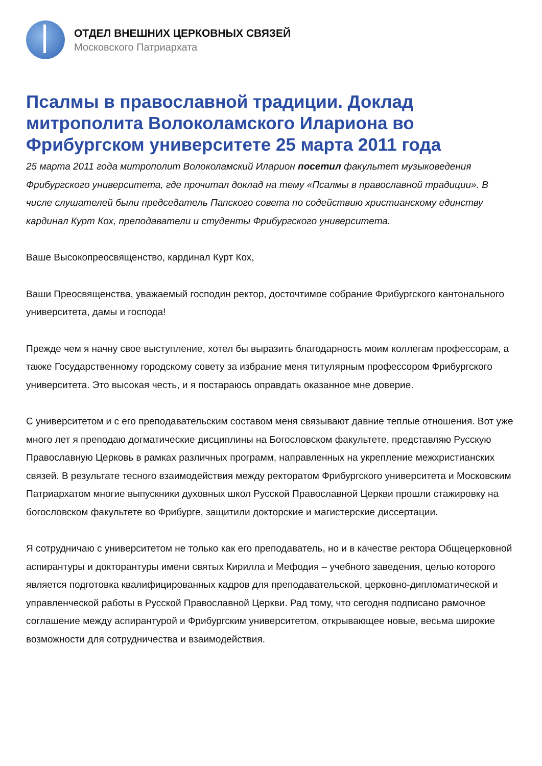ОТДЕЛ ВНЕШНИХ ЦЕРКОВНЫХ СВЯЗЕЙ
Московского Патриархата
Псалмы в православной традиции. Доклад митрополита Волоколамского Илариона во Фрибургском университете 25 марта 2011 года
25 марта 2011 года митрополит Волоколамский Иларион посетил факультет музыковедения Фрибургского университета, где прочитал доклад на тему «Псалмы в православной традиции». В числе слушателей были председатель Папского совета по содействию христианскому единству кардинал Курт Кох, преподаватели и студенты Фрибургского университета.
Ваше Высокопреосвященство, кардинал Курт Кох,
Ваши Преосвященства, уважаемый господин ректор, досточтимое собрание Фрибургского кантонального университета, дамы и господа!
Прежде чем я начну свое выступление, хотел бы выразить благодарность моим коллегам профессорам, а также Государственному городскому совету за избрание меня титулярным профессором Фрибургского университета. Это высокая честь, и я постараюсь оправдать оказанное мне доверие.
С университетом и с его преподавательским составом меня связывают давние теплые отношения. Вот уже много лет я преподаю догматические дисциплины на Богословском факультете, представляю Русскую Православную Церковь в рамках различных программ, направленных на укрепление межхристианских связей. В результате тесного взаимодействия между ректоратом Фрибургского университета и Московским Патриархатом многие выпускники духовных школ Русской Православной Церкви прошли стажировку на богословском факультете во Фрибурге, защитили докторские и магистерские диссертации.
Я сотрудничаю с университетом не только как его преподаватель, но и в качестве ректора Общецерковной аспирантуры и докторантуры имени святых Кирилла и Мефодия – учебного заведения, целью которого является подготовка квалифицированных кадров для преподавательской, церковно-дипломатической и управленческой работы в Русской Православной Церкви. Рад тому, что сегодня подписано рамочное соглашение между аспирантурой и Фрибургским университетом, открывающее новые, весьма широкие возможности для сотрудничества и взаимодействия.